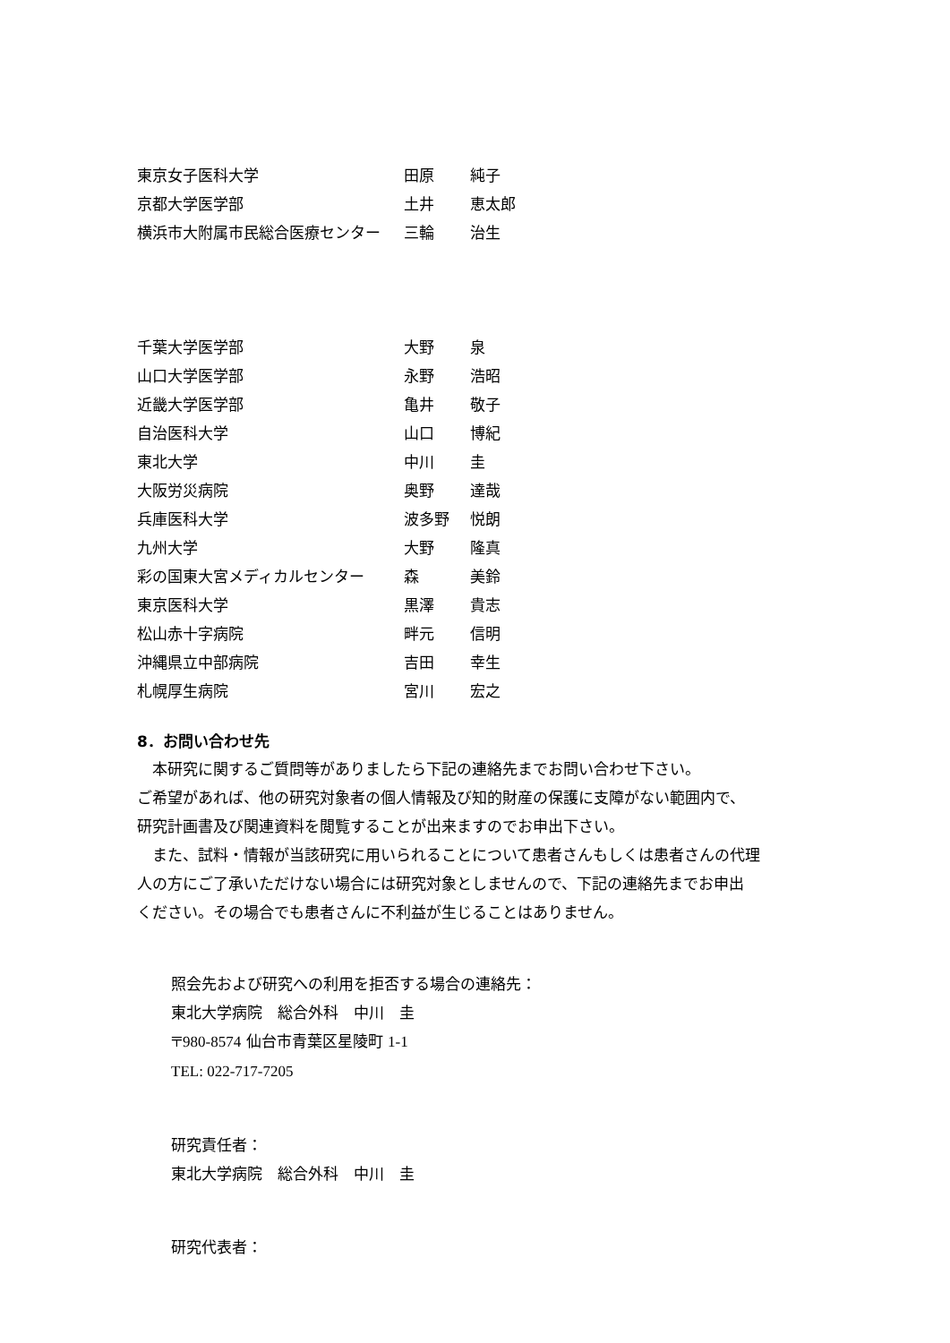| 東京女子医科大学 | 田原 | 純子 |
| 京都大学医学部 | 土井 | 恵太郎 |
| 横浜市大附属市民総合医療センター | 三輪 | 治生 |
| 千葉大学医学部 | 大野 | 泉 |
| 山口大学医学部 | 永野 | 浩昭 |
| 近畿大学医学部 | 亀井 | 敬子 |
| 自治医科大学 | 山口 | 博紀 |
| 東北大学 | 中川 | 圭 |
| 大阪労災病院 | 奥野 | 達哉 |
| 兵庫医科大学 | 波多野 | 悦朗 |
| 九州大学 | 大野 | 隆真 |
| 彩の国東大宮メディカルセンター | 森 | 美鈴 |
| 東京医科大学 | 黒澤 | 貴志 |
| 松山赤十字病院 | 畔元 | 信明 |
| 沖縄県立中部病院 | 吉田 | 幸生 |
| 札幌厚生病院 | 宮川 | 宏之 |
8．お問い合わせ先
　本研究に関するご質問等がありましたら下記の連絡先までお問い合わせ下さい。
ご希望があれば、他の研究対象者の個人情報及び知的財産の保護に支障がない範囲内で、
研究計画書及び関連資料を閲覧することが出来ますのでお申出下さい。
　また、試料・情報が当該研究に用いられることについて患者さんもしくは患者さんの代理
人の方にご了承いただけない場合には研究対象としませんので、下記の連絡先までお申出
ください。その場合でも患者さんに不利益が生じることはありません。
照会先および研究への利用を拒否する場合の連絡先：
東北大学病院　総合外科　中川　圭
〒980-8574 仙台市青葉区星陵町 1-1
TEL: 022-717-7205
研究責任者：
東北大学病院　総合外科　中川　圭
研究代表者：